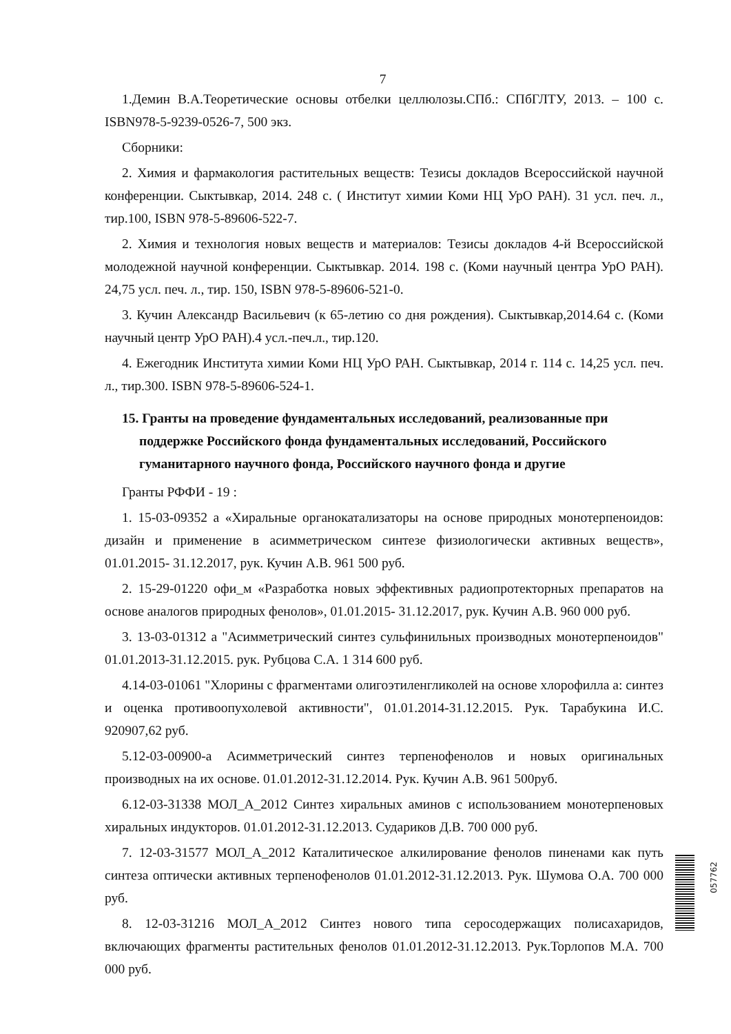7
1.Демин В.А.Теоретические основы отбелки целлюлозы.СПб.: СПбГЛТУ, 2013. – 100 с. ISBN978-5-9239-0526-7, 500 экз.
Сборники:
2. Химия и фармакология растительных веществ: Тезисы докладов Всероссийской научной конференции. Сыктывкар, 2014. 248 с. ( Институт химии Коми НЦ УрО РАН). 31 усл. печ. л., тир.100, ISBN 978-5-89606-522-7.
2. Химия и технология новых веществ и материалов: Тезисы докладов 4-й Всероссийской молодежной научной конференции. Сыктывкар. 2014. 198 с. (Коми научный центра УрО РАН). 24,75 усл. печ. л., тир. 150, ISBN 978-5-89606-521-0.
3. Кучин Александр Васильевич (к 65-летию со дня рождения). Сыктывкар,2014.64 с. (Коми научный центр УрО РАН).4 усл.-печ.л., тир.120.
4. Ежегодник Института химии Коми НЦ УрО РАН. Сыктывкар, 2014 г. 114 с. 14,25 усл. печ. л., тир.300. ISBN 978-5-89606-524-1.
15. Гранты на проведение фундаментальных исследований, реализованные при поддержке Российского фонда фундаментальных исследований, Российского гуманитарного научного фонда, Российского научного фонда и другие
Гранты РФФИ - 19 :
1. 15-03-09352 а «Хиральные органокатализаторы на основе природных монотерпеноидов: дизайн и применение в асимметрическом синтезе физиологически активных веществ», 01.01.2015- 31.12.2017, рук. Кучин А.В. 961 500 руб.
2. 15-29-01220 офи_м «Разработка новых эффективных радиопротекторных препаратов на основе аналогов природных фенолов», 01.01.2015- 31.12.2017, рук. Кучин А.В. 960 000 руб.
3. 13-03-01312 а "Асимметрический синтез сульфинильных производных монотерпеноидов" 01.01.2013-31.12.2015. рук. Рубцова С.А. 1 314 600 руб.
4.14-03-01061 "Хлорины с фрагментами олигоэтиленгликолей на основе хлорофилла а: синтез и оценка противоопухолевой активности", 01.01.2014-31.12.2015. Рук. Тарабукина И.С. 920907,62 руб.
5.12-03-00900-а Асимметрический синтез терпенофенолов и новых оригинальных производных на их основе. 01.01.2012-31.12.2014. Рук. Кучин А.В. 961 500руб.
6.12-03-31338 МОЛ_А_2012 Синтез хиральных аминов с использованием монотерпеновых хиральных индукторов. 01.01.2012-31.12.2013. Судариков Д.В. 700 000 руб.
7. 12-03-31577 МОЛ_А_2012 Каталитическое алкилирование фенолов пиненами как путь синтеза оптически активных терпенофенолов 01.01.2012-31.12.2013. Рук. Шумова О.А. 700 000 руб.
8. 12-03-31216 МОЛ_А_2012 Синтез нового типа серосодержащих полисахаридов, включающих фрагменты растительных фенолов 01.01.2012-31.12.2013. Рук.Торлопов М.А. 700 000 руб.
057762